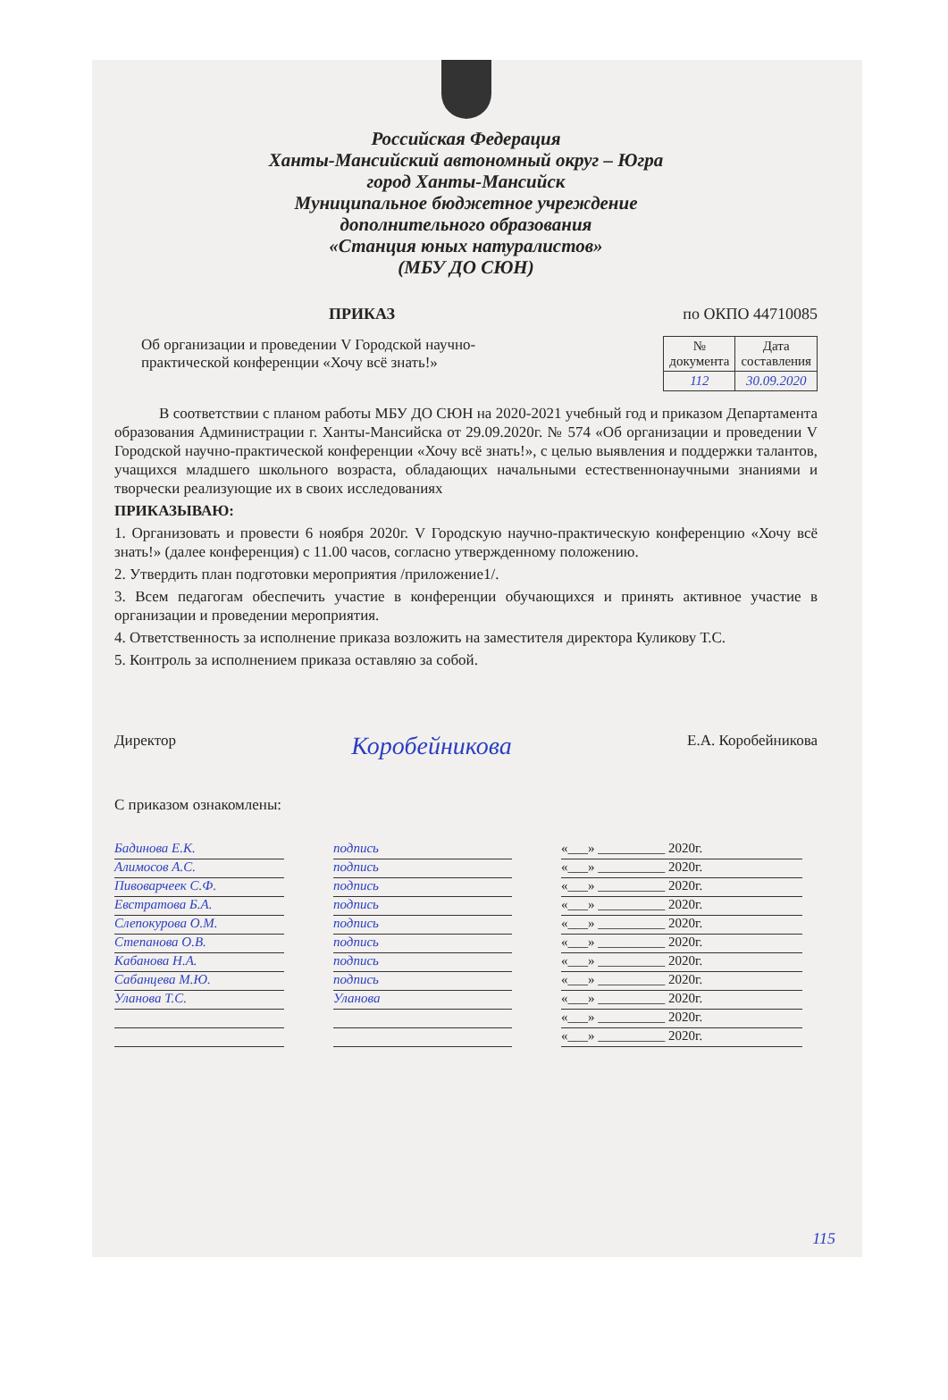Российская Федерация
Ханты-Мансийский автономный округ – Югра
город Ханты-Мансийск
Муниципальное бюджетное учреждение
дополнительного образования
«Станция юных натуралистов»
(МБУ ДО СЮН)
ПРИКАЗ по ОКПО 44710085
Об организации и проведении V Городской научно-
практической конференции «Хочу всё знать!»
| № документа | Дата составления |
| 112 | 30.09.2020 |
В соответствии с планом работы МБУ ДО СЮН на 2020-2021 учебный год и приказом Департамента образования Администрации г. Ханты-Мансийска от 29.09.2020г. № 574 «Об организации и проведении V Городской научно-практической конференции «Хочу всё знать!», с целью выявления и поддержки талантов, учащихся младшего школьного возраста, обладающих начальными естественнонаучными знаниями и творчески реализующие их в своих исследованиях
ПРИКАЗЫВАЮ:
1. Организовать и провести 6 ноября 2020г. V Городскую научно-практическую конференцию «Хочу всё знать!» (далее конференция) с 11.00 часов, согласно утвержденному положению.
2. Утвердить план подготовки мероприятия /приложение1/.
3. Всем педагогам обеспечить участие в конференции обучающихся и принять активное участие в организации и проведении мероприятия.
4. Ответственность за исполнение приказа возложить на заместителя директора Куликову Т.С.
5. Контроль за исполнением приказа оставляю за собой.
Директор Коробейникова Е.А. Коробейникова
С приказом ознакомлены:
Бадинова Е.К.
подпись
«___» __________ 2020г.
Алимосов А.С.
подпись
«___» __________ 2020г.
Пивоварчеек С.Ф.
подпись
«___» __________ 2020г.
Евстратова Б.А.
подпись
«___» __________ 2020г.
Слепокурова О.М.
подпись
«___» __________ 2020г.
Степанова О.В.
подпись
«___» __________ 2020г.
Кабанова Н.А.
подпись
«___» __________ 2020г.
Сабанцева М.Ю.
подпись
«___» __________ 2020г.
Уланова Т.С.
Уланова
«___» __________ 2020г.
«___» __________ 2020г.
«___» __________ 2020г.
115